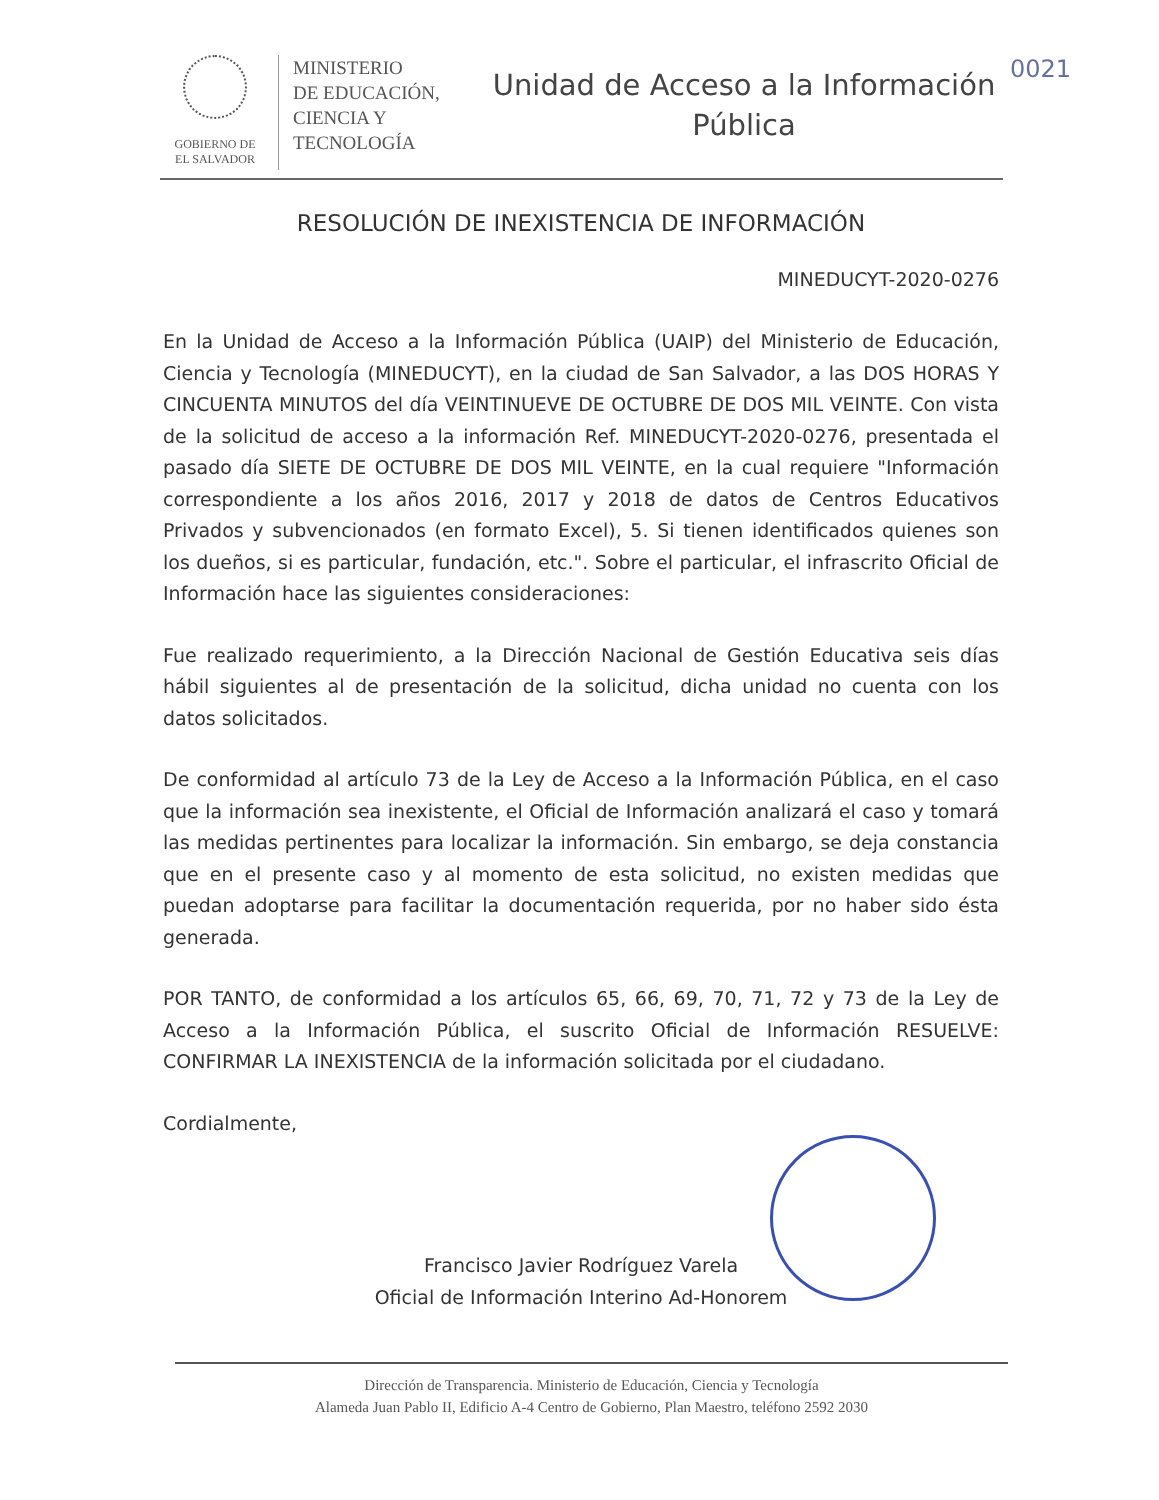GOBIERNO DE
EL SALVADOR
MINISTERIO
DE EDUCACIÓN,
CIENCIA Y
TECNOLOGÍA
Unidad de Acceso a la Información
Pública
0021
RESOLUCIÓN DE INEXISTENCIA DE INFORMACIÓN
MINEDUCYT-2020-0276
En la Unidad de Acceso a la Información Pública (UAIP) del Ministerio de Educación, Ciencia y Tecnología (MINEDUCYT), en la ciudad de San Salvador, a las DOS HORAS Y CINCUENTA MINUTOS del día VEINTINUEVE DE OCTUBRE DE DOS MIL VEINTE. Con vista de la solicitud de acceso a la información Ref. MINEDUCYT-2020-0276, presentada el pasado día SIETE DE OCTUBRE DE DOS MIL VEINTE, en la cual requiere "Información correspondiente a los años 2016, 2017 y 2018 de datos de Centros Educativos Privados y subvencionados (en formato Excel), 5. Si tienen identificados quienes son los dueños, si es particular, fundación, etc.". Sobre el particular, el infrascrito Oficial de Información hace las siguientes consideraciones:
Fue realizado requerimiento, a la Dirección Nacional de Gestión Educativa seis días hábil siguientes al de presentación de la solicitud, dicha unidad no cuenta con los datos solicitados.
De conformidad al artículo 73 de la Ley de Acceso a la Información Pública, en el caso que la información sea inexistente, el Oficial de Información analizará el caso y tomará las medidas pertinentes para localizar la información. Sin embargo, se deja constancia que en el presente caso y al momento de esta solicitud, no existen medidas que puedan adoptarse para facilitar la documentación requerida, por no haber sido ésta generada.
POR TANTO, de conformidad a los artículos 65, 66, 69, 70, 71, 72 y 73 de la Ley de Acceso a la Información Pública, el suscrito Oficial de Información RESUELVE: CONFIRMAR LA INEXISTENCIA de la información solicitada por el ciudadano.
Cordialmente,
Francisco Javier Rodríguez Varela
Oficial de Información Interino Ad-Honorem
Dirección de Transparencia. Ministerio de Educación, Ciencia y Tecnología
Alameda Juan Pablo II, Edificio A-4 Centro de Gobierno, Plan Maestro, teléfono 2592 2030